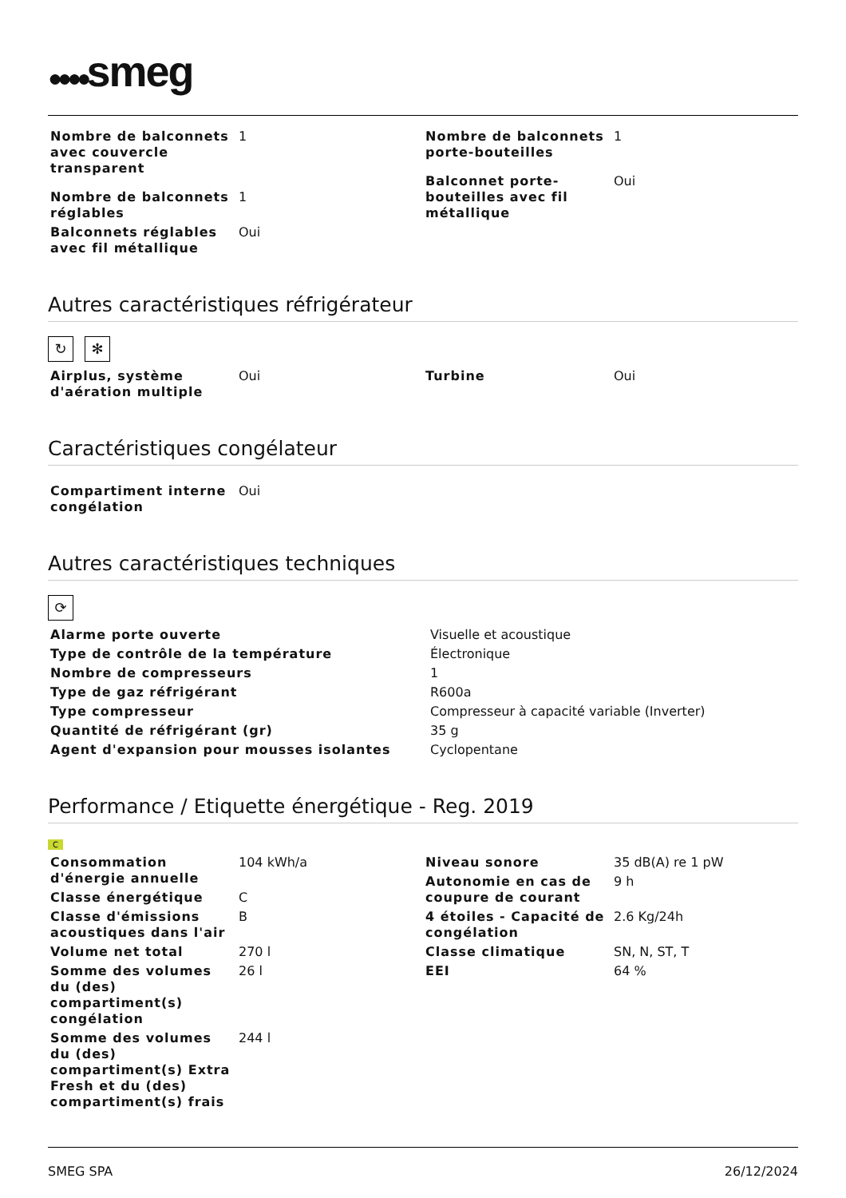●●●●smeg
| Nombre de balconnets avec couvercle transparent | 1 |
| Nombre de balconnets réglables | 1 |
| Balconnets réglables avec fil métallique | Oui |
| Nombre de balconnets porte-bouteilles | 1 |
| Balconnet porte-bouteilles avec fil métallique | Oui |
Autres caractéristiques réfrigérateur
↻ ✻
| Airplus, système d'aération multiple | Oui |
| Turbine | Oui |
Caractéristiques congélateur
| Compartiment interne congélation | Oui |
Autres caractéristiques techniques
⟳
| Alarme porte ouverte | Visuelle et acoustique |
| Type de contrôle de la température | Électronique |
| Nombre de compresseurs | 1 |
| Type de gaz réfrigérant | R600a |
| Type compresseur | Compresseur à capacité variable (Inverter) |
| Quantité de réfrigérant (gr) | 35 g |
| Agent d'expansion pour mousses isolantes | Cyclopentane |
Performance / Etiquette énergétique - Reg. 2019
C
| Consommation d'énergie annuelle | 104 kWh/a |
| Classe énergétique | C |
| Classe d'émissions acoustiques dans l'air | B |
| Volume net total | 270 l |
| Somme des volumes du (des) compartiment(s) congélation | 26 l |
| Somme des volumes du (des) compartiment(s) Extra Fresh et du (des) compartiment(s) frais | 244 l |
| Niveau sonore | 35 dB(A) re 1 pW |
| Autonomie en cas de coupure de courant | 9 h |
| 4 étoiles - Capacité de congélation | 2.6 Kg/24h |
| Classe climatique | SN, N, ST, T |
| EEI | 64 % |
SMEG SPA 26/12/2024